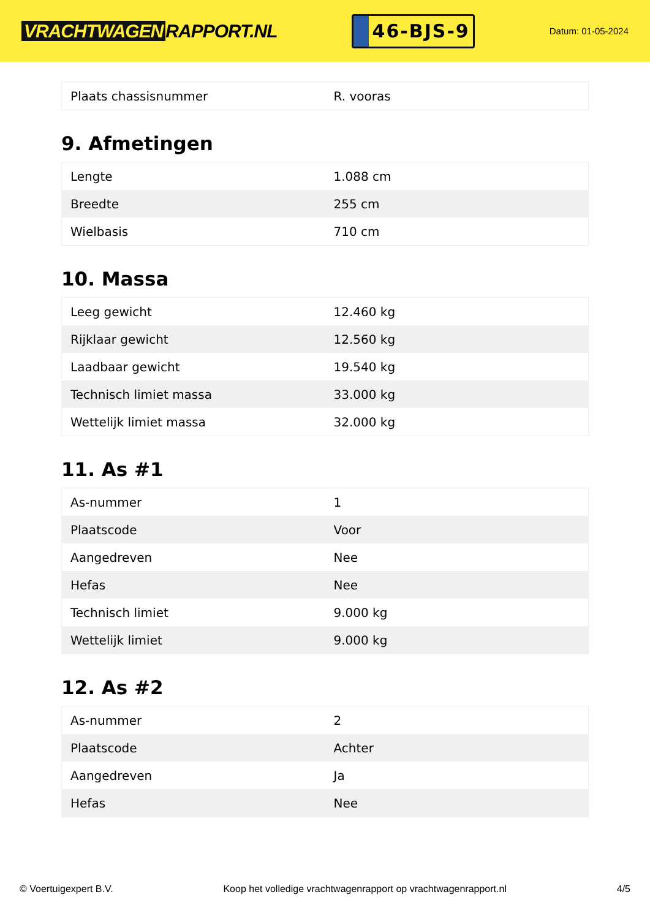VRACHTWAGEN RAPPORT.NL
46-BJS-9
Datum: 01-05-2024
| Plaats chassisnummer | R. vooras |
9. Afmetingen
| Lengte | 1.088 cm |
| Breedte | 255 cm |
| Wielbasis | 710 cm |
10. Massa
| Leeg gewicht | 12.460 kg |
| Rijklaar gewicht | 12.560 kg |
| Laadbaar gewicht | 19.540 kg |
| Technisch limiet massa | 33.000 kg |
| Wettelijk limiet massa | 32.000 kg |
11. As #1
| As-nummer | 1 |
| Plaatscode | Voor |
| Aangedreven | Nee |
| Hefas | Nee |
| Technisch limiet | 9.000 kg |
| Wettelijk limiet | 9.000 kg |
12. As #2
| As-nummer | 2 |
| Plaatscode | Achter |
| Aangedreven | Ja |
| Hefas | Nee |
© Voertuigexpert B.V. Koop het volledige vrachtwagenrapport op vrachtwagenrapport.nl 4/5